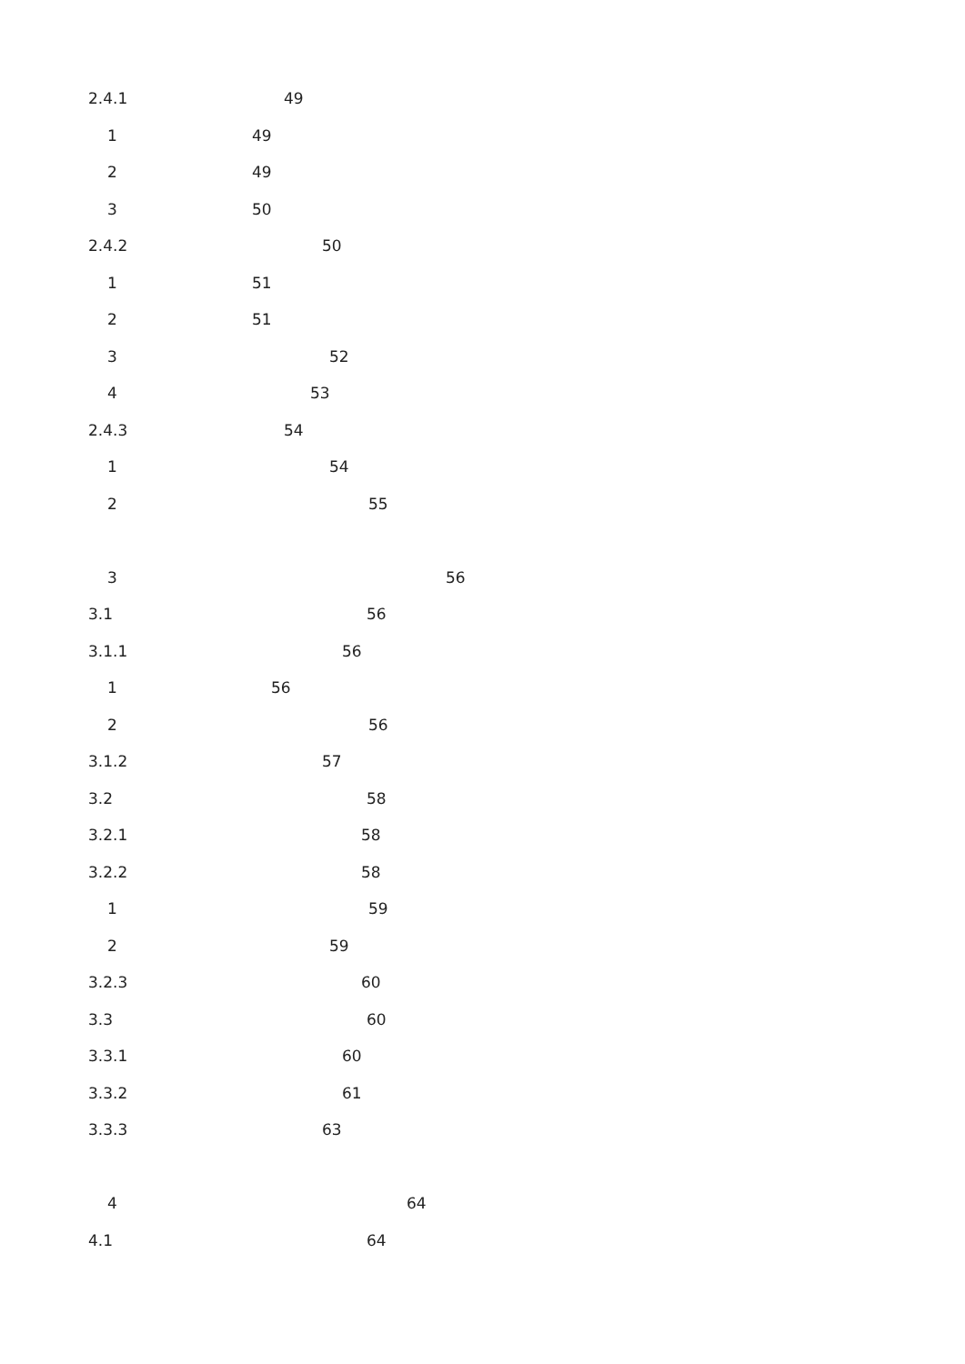2.4.1 49
1 49
2 49
3 50
2.4.2 50
1 51
2 51
3 52
4 53
2.4.3 54
1 54
2 55
3 56
3.1 56
3.1.1 56
1 56
2 56
3.1.2 57
3.2 58
3.2.1 58
3.2.2 58
1 59
2 59
3.2.3 60
3.3 60
3.3.1 60
3.3.2 61
3.3.3 63
4 64
4.1 64